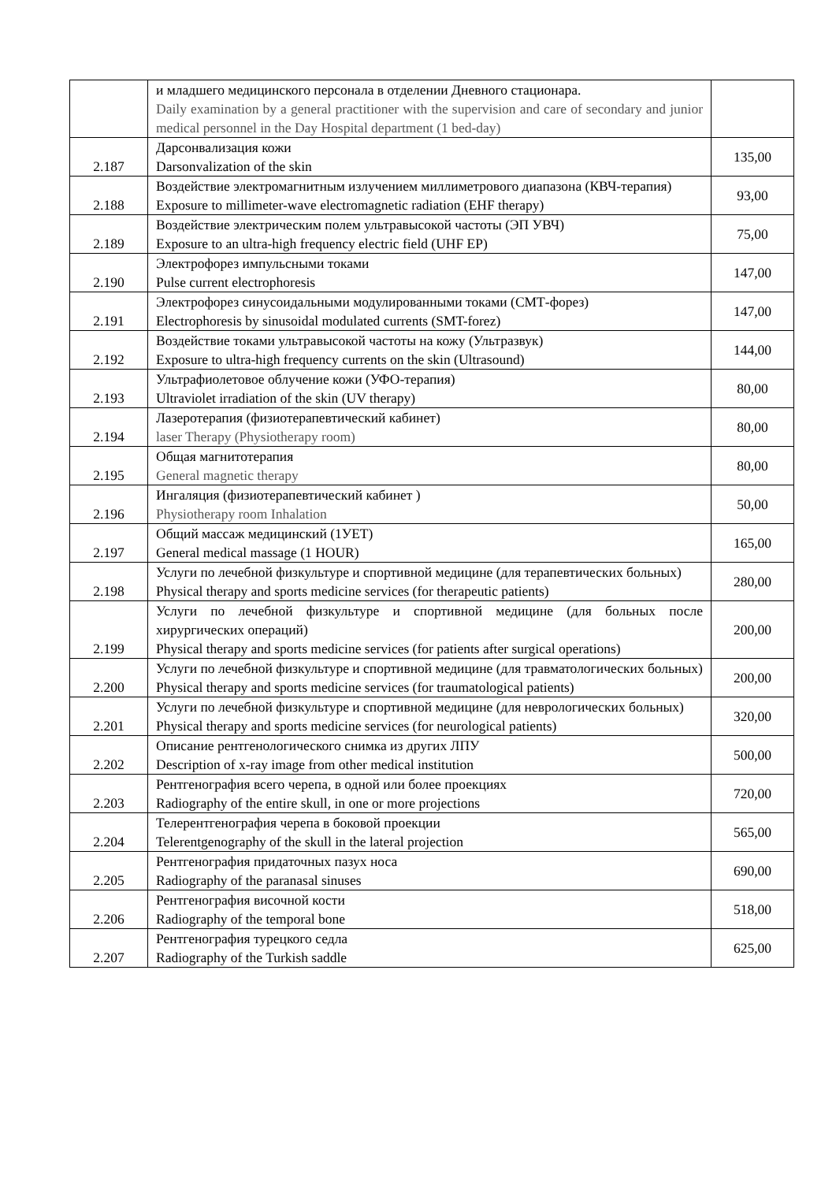| | и младшего медицинского персонала в отделении Дневного стационара. Daily examination by a general practitioner with the supervision and care of secondary and junior medical personnel in the Day Hospital department (1 bed-day) | |
| 2.187 | Дарсонвализация кожи Darsonvalization of the skin | 135,00 |
| 2.188 | Воздействие электромагнитным излучением миллиметрового диапазона (КВЧ-терапия) Exposure to millimeter-wave electromagnetic radiation (EHF therapy) | 93,00 |
| 2.189 | Воздействие электрическим полем ультравысокой частоты (ЭП УВЧ) Exposure to an ultra-high frequency electric field (UHF EP) | 75,00 |
| 2.190 | Электрофорез импульсными токами Pulse current electrophoresis | 147,00 |
| 2.191 | Электрофорез синусоидальными модулированными токами (СМТ-форез) Electrophoresis by sinusoidal modulated currents (SMT-forez) | 147,00 |
| 2.192 | Воздействие токами ультравысокой частоты на кожу (Ультразвук) Exposure to ultra-high frequency currents on the skin (Ultrasound) | 144,00 |
| 2.193 | Ультрафиолетовое облучение кожи (УФО-терапия) Ultraviolet irradiation of the skin (UV therapy) | 80,00 |
| 2.194 | Лазеротерапия (физиотерапевтический кабинет) laser Therapy (Physiotherapy room) | 80,00 |
| 2.195 | Общая магнитотерапия General magnetic therapy | 80,00 |
| 2.196 | Ингаляция (физиотерапевтический кабинет ) Physiotherapy room Inhalation | 50,00 |
| 2.197 | Общий массаж медицинский (1УЕТ) General medical massage (1 HOUR) | 165,00 |
| 2.198 | Услуги по лечебной физкультуре и спортивной медицине (для терапевтических больных) Physical therapy and sports medicine services (for therapeutic patients) | 280,00 |
| 2.199 | Услуги по лечебной физкультуре и спортивной медицине (для больных после хирургических операций) Physical therapy and sports medicine services (for patients after surgical operations) | 200,00 |
| 2.200 | Услуги по лечебной физкультуре и спортивной медицине (для травматологических больных) Physical therapy and sports medicine services (for traumatological patients) | 200,00 |
| 2.201 | Услуги по лечебной физкультуре и спортивной медицине (для неврологических больных) Physical therapy and sports medicine services (for neurological patients) | 320,00 |
| 2.202 | Описание рентгенологического снимка из других ЛПУ Description of x-ray image from other medical institution | 500,00 |
| 2.203 | Рентгенография всего черепа, в одной или более проекциях Radiography of the entire skull, in one or more projections | 720,00 |
| 2.204 | Телерентгенография черепа в боковой проекции Telerentgenography of the skull in the lateral projection | 565,00 |
| 2.205 | Рентгенография придаточных пазух носа Radiography of the paranasal sinuses | 690,00 |
| 2.206 | Рентгенография височной кости Radiography of the temporal bone | 518,00 |
| 2.207 | Рентгенография турецкого седла Radiography of the Turkish saddle | 625,00 |